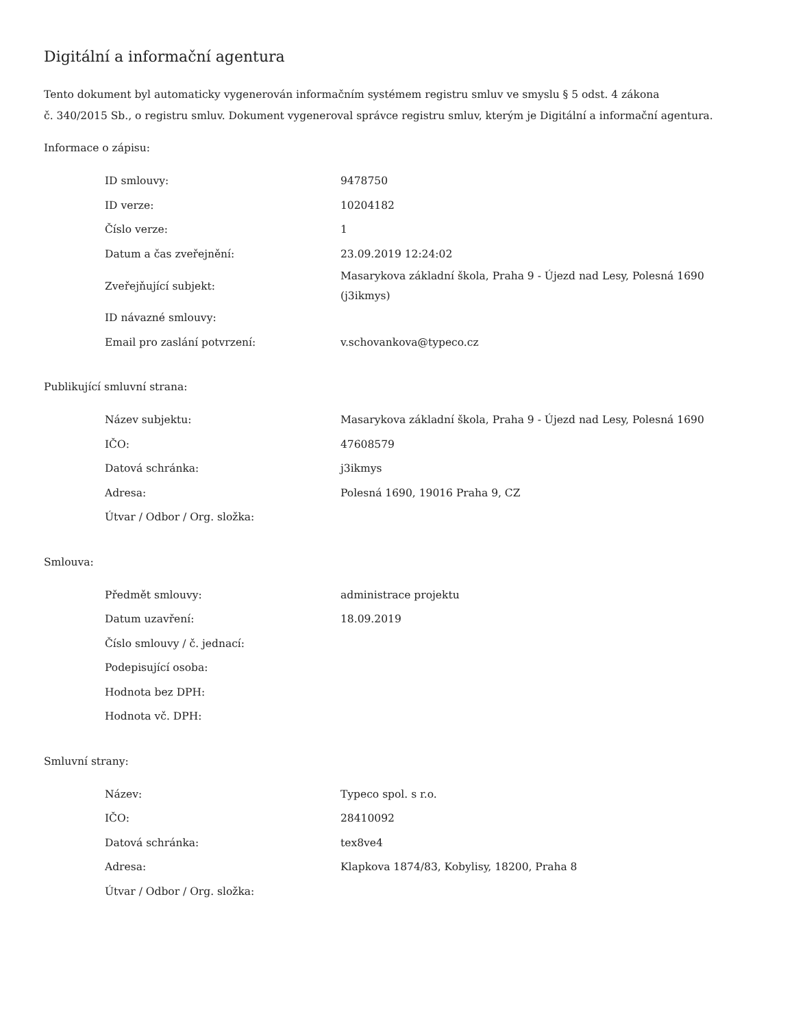Digitální a informační agentura
Tento dokument byl automaticky vygenerován informačním systémem registru smluv ve smyslu § 5 odst. 4 zákona
č. 340/2015 Sb., o registru smluv. Dokument vygeneroval správce registru smluv, kterým je Digitální a informační agentura.
Informace o zápisu:
| ID smlouvy: | 9478750 |
| ID verze: | 10204182 |
| Číslo verze: | 1 |
| Datum a čas zveřejnění: | 23.09.2019 12:24:02 |
| Zveřejňující subjekt: | Masarykova základní škola, Praha 9 - Újezd nad Lesy, Polesná 1690 (j3ikmys) |
| ID návazné smlouvy: | |
| Email pro zaslání potvrzení: | v.schovankova@typeco.cz |
Publikující smluvní strana:
| Název subjektu: | Masarykova základní škola, Praha 9 - Újezd nad Lesy, Polesná 1690 |
| IČO: | 47608579 |
| Datová schránka: | j3ikmys |
| Adresa: | Polesná 1690, 19016 Praha 9, CZ |
| Útvar / Odbor / Org. složka: | |
Smlouva:
| Předmět smlouvy: | administrace projektu |
| Datum uzavření: | 18.09.2019 |
| Číslo smlouvy / č. jednací: | |
| Podepisující osoba: | |
| Hodnota bez DPH: | |
| Hodnota vč. DPH: | |
Smluvní strany:
| Název: | Typeco spol. s r.o. |
| IČO: | 28410092 |
| Datová schránka: | tex8ve4 |
| Adresa: | Klapkova 1874/83, Kobylisy, 18200, Praha 8 |
| Útvar / Odbor / Org. složka: | |